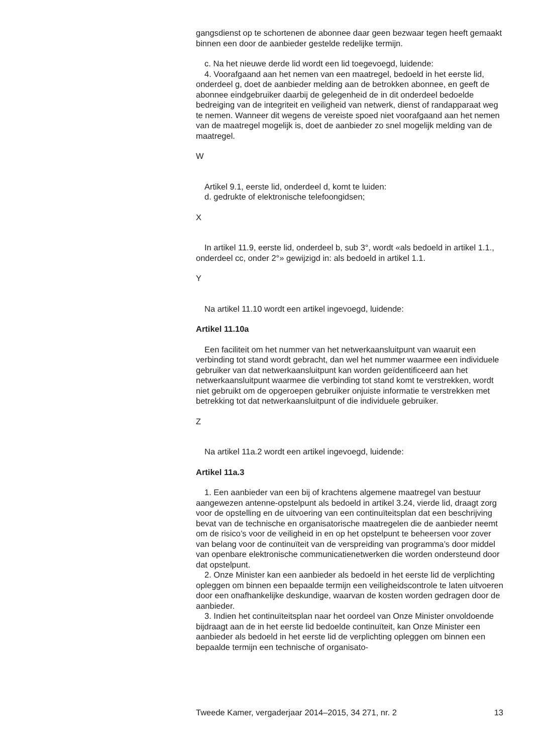gangsdienst op te schortenen de abonnee daar geen bezwaar tegen heeft gemaakt binnen een door de aanbieder gestelde redelijke termijn.
c. Na het nieuwe derde lid wordt een lid toegevoegd, luidende:
4. Voorafgaand aan het nemen van een maatregel, bedoeld in het eerste lid, onderdeel g, doet de aanbieder melding aan de betrokken abonnee, en geeft de abonnee eindgebruiker daarbij de gelegenheid de in dit onderdeel bedoelde bedreiging van de integriteit en veiligheid van netwerk, dienst of randapparaat weg te nemen. Wanneer dit wegens de vereiste spoed niet voorafgaand aan het nemen van de maatregel mogelijk is, doet de aanbieder zo snel mogelijk melding van de maatregel.
W
Artikel 9.1, eerste lid, onderdeel d, komt te luiden:
d. gedrukte of elektronische telefoongidsen;
X
In artikel 11.9, eerste lid, onderdeel b, sub 3°, wordt «als bedoeld in artikel 1.1., onderdeel cc, onder 2°» gewijzigd in: als bedoeld in artikel 1.1.
Y
Na artikel 11.10 wordt een artikel ingevoegd, luidende:
Artikel 11.10a
Een faciliteit om het nummer van het netwerkaansluitpunt van waaruit een verbinding tot stand wordt gebracht, dan wel het nummer waarmee een individuele gebruiker van dat netwerkaansluitpunt kan worden geïdentificeerd aan het netwerkaansluitpunt waarmee die verbinding tot stand komt te verstrekken, wordt niet gebruikt om de opgeroepen gebruiker onjuiste informatie te verstrekken met betrekking tot dat netwerkaansluitpunt of die individuele gebruiker.
Z
Na artikel 11a.2 wordt een artikel ingevoegd, luidende:
Artikel 11a.3
1. Een aanbieder van een bij of krachtens algemene maatregel van bestuur aangewezen antenne-opstelpunt als bedoeld in artikel 3.24, vierde lid, draagt zorg voor de opstelling en de uitvoering van een continuïteitsplan dat een beschrijving bevat van de technische en organisatorische maatregelen die de aanbieder neemt om de risico’s voor de veiligheid in en op het opstelpunt te beheersen voor zover van belang voor de continuïteit van de verspreiding van programma’s door middel van openbare elektronische communicatienetwerken die worden ondersteund door dat opstelpunt.
2. Onze Minister kan een aanbieder als bedoeld in het eerste lid de verplichting opleggen om binnen een bepaalde termijn een veiligheidscontrole te laten uitvoeren door een onafhankelijke deskundige, waarvan de kosten worden gedragen door de aanbieder.
3. Indien het continuïteitsplan naar het oordeel van Onze Minister onvoldoende bijdraagt aan de in het eerste lid bedoelde continuïteit, kan Onze Minister een aanbieder als bedoeld in het eerste lid de verplichting opleggen om binnen een bepaalde termijn een technische of organisato-
Tweede Kamer, vergaderjaar 2014–2015, 34 271, nr. 2 13